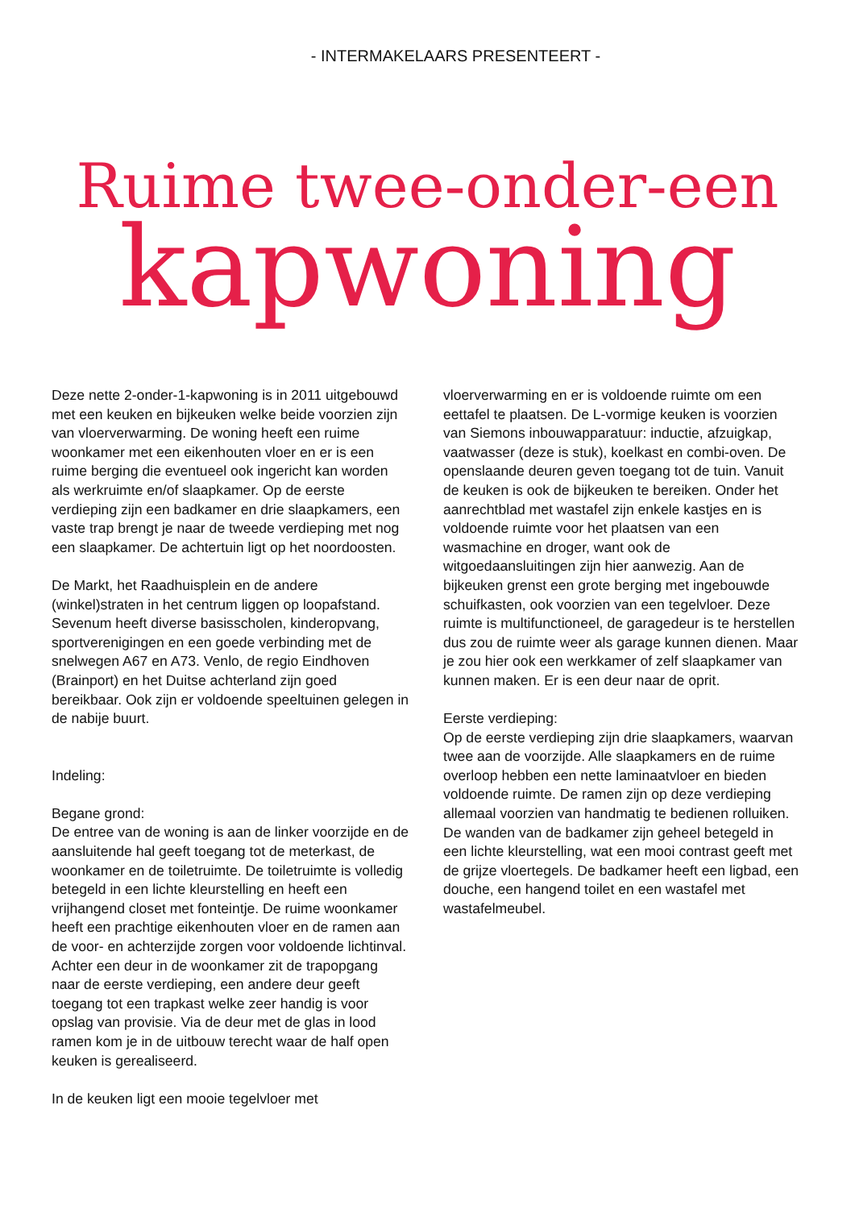- INTERMAKELAARS PRESENTEERT -
Ruime twee-onder-een
kapwoning
Deze nette 2-onder-1-kapwoning is in 2011 uitgebouwd met een keuken en bijkeuken welke beide voorzien zijn van vloerverwarming. De woning heeft een ruime woonkamer met een eikenhouten vloer en er is een ruime berging die eventueel ook ingericht kan worden als werkruimte en/of slaapkamer. Op de eerste verdieping zijn een badkamer en drie slaapkamers, een vaste trap brengt je naar de tweede verdieping met nog een slaapkamer. De achtertuin ligt op het noordoosten.
De Markt, het Raadhuisplein en de andere (winkel)straten in het centrum liggen op loopafstand. Sevenum heeft diverse basisscholen, kinderopvang, sportverenigingen en een goede verbinding met de snelwegen A67 en A73. Venlo, de regio Eindhoven (Brainport) en het Duitse achterland zijn goed bereikbaar. Ook zijn er voldoende speeltuinen gelegen in de nabije buurt.
Indeling:
Begane grond:
De entree van de woning is aan de linker voorzijde en de aansluitende hal geeft toegang tot de meterkast, de woonkamer en de toiletruimte. De toiletruimte is volledig betegeld in een lichte kleurstelling en heeft een vrijhangend closet met fonteintje. De ruime woonkamer heeft een prachtige eikenhouten vloer en de ramen aan de voor- en achterzijde zorgen voor voldoende lichtinval. Achter een deur in de woonkamer zit de trapopgang naar de eerste verdieping, een andere deur geeft toegang tot een trapkast welke zeer handig is voor opslag van provisie. Via de deur met de glas in lood ramen kom je in de uitbouw terecht waar de half open keuken is gerealiseerd.
In de keuken ligt een mooie tegelvloer met
vloerverwarming en er is voldoende ruimte om een eettafel te plaatsen. De L-vormige keuken is voorzien van Siemons inbouwapparatuur: inductie, afzuigkap, vaatwasser (deze is stuk), koelkast en combi-oven. De openslaande deuren geven toegang tot de tuin. Vanuit de keuken is ook de bijkeuken te bereiken. Onder het aanrechtblad met wastafel zijn enkele kastjes en is voldoende ruimte voor het plaatsen van een wasmachine en droger, want ook de witgoedaansluitingen zijn hier aanwezig. Aan de bijkeuken grenst een grote berging met ingebouwde schuifkasten, ook voorzien van een tegelvloer. Deze ruimte is multifunctioneel, de garagedeur is te herstellen dus zou de ruimte weer als garage kunnen dienen. Maar je zou hier ook een werkkamer of zelf slaapkamer van kunnen maken. Er is een deur naar de oprit.
Eerste verdieping:
Op de eerste verdieping zijn drie slaapkamers, waarvan twee aan de voorzijde. Alle slaapkamers en de ruime overloop hebben een nette laminaatvloer en bieden voldoende ruimte. De ramen zijn op deze verdieping allemaal voorzien van handmatig te bedienen rolluiken. De wanden van de badkamer zijn geheel betegeld in een lichte kleurstelling, wat een mooi contrast geeft met de grijze vloertegels. De badkamer heeft een ligbad, een douche, een hangend toilet en een wastafel met wastafelmeubel.